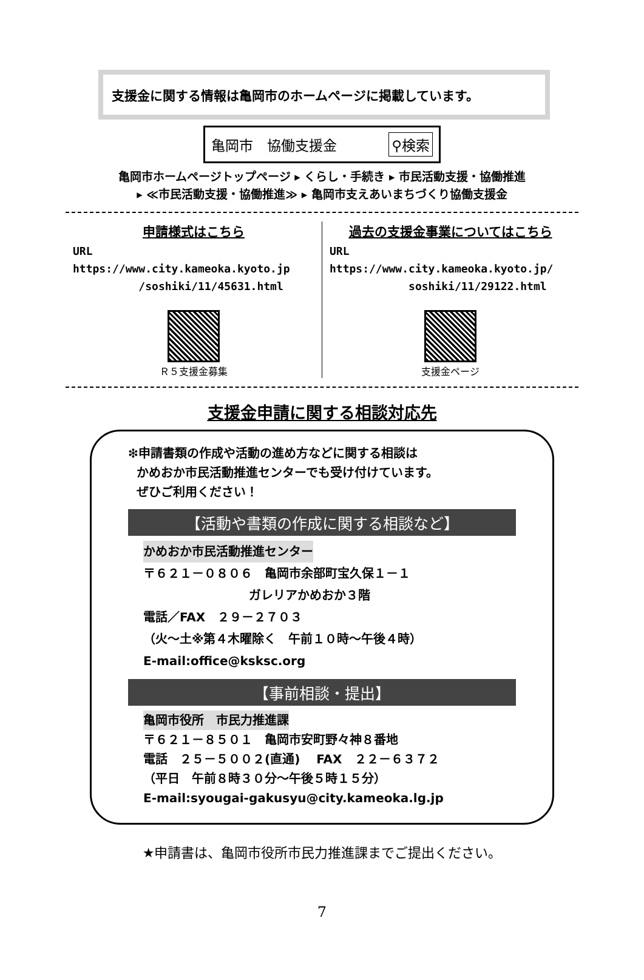支援金に関する情報は亀岡市のホームページに掲載しています。
亀岡市　協働支援金 ⚲検索
亀岡市ホームページトップページ ▸ くらし・手続き ▸ 市民活動支援・協働推進
▸ ≪市民活動支援・協働推進≫ ▸ 亀岡市支えあいまちづくり協働支援金
申請様式はこちら
URL
https://www.city.kameoka.kyoto.jp
/soshiki/11/45631.html
Ｒ５支援金募集
過去の支援金事業についてはこちら
URL
https://www.city.kameoka.kyoto.jp/
soshiki/11/29122.html
支援金ページ
支援金申請に関する相談対応先
❇申請書類の作成や活動の進め方などに関する相談は
かめおか市民活動推進センターでも受け付けています。
ぜひご利用ください！
【活動や書類の作成に関する相談など】
かめおか市民活動推進センター
〒６２１－０８０６　亀岡市余部町宝久保１－１
ガレリアかめおか３階
電話／FAX　２９－２７０３
（火～土※第４木曜除く　午前１０時～午後４時）
E-mail:office@ksksc.org
【事前相談・提出】
亀岡市役所　市民力推進課
〒６２１－８５０１　亀岡市安町野々神８番地
電話　２５－５００２(直通)　 FAX　２２－６３７２
（平日　午前８時３０分～午後５時１５分）
E-mail:syougai-gakusyu@city.kameoka.lg.jp
★申請書は、亀岡市役所市民力推進課までご提出ください。
7